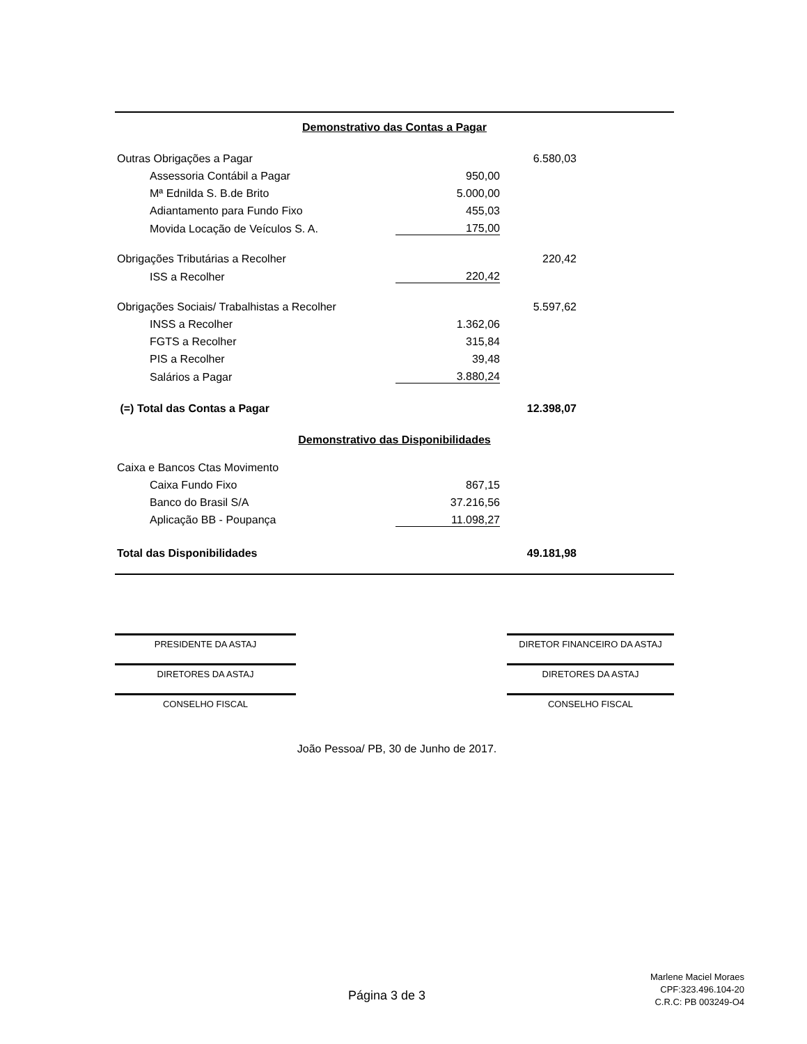| Demonstrativo das Contas a Pagar | | | |
| Outras Obrigações a Pagar | | 6.580,03 | |
| Assessoria Contábil a Pagar | 950,00 | | |
| Mª Ednilda S. B.de Brito | 5.000,00 | | |
| Adiantamento para Fundo Fixo | 455,03 | | |
| Movida Locação de Veículos S. A. | 175,00 | | |
| Obrigações Tributárias a Recolher | | 220,42 | |
| ISS a Recolher | 220,42 | | |
| Obrigações Sociais/ Trabalhistas a Recolher | | 5.597,62 | |
| INSS a Recolher | 1.362,06 | | |
| FGTS a Recolher | 315,84 | | |
| PIS a Recolher | 39,48 | | |
| Salários a Pagar | 3.880,24 | | |
| (=) Total das Contas a Pagar | | 12.398,07 | |
| Demonstrativo das Disponibilidades | | | |
| Caixa e Bancos Ctas Movimento | | | |
| Caixa Fundo Fixo | 867,15 | | |
| Banco do Brasil S/A | 37.216,56 | | |
| Aplicação BB - Poupança | 11.098,27 | | |
| Total das Disponibilidades | | 49.181,98 | |
PRESIDENTE DA ASTAJ DIRETOR FINANCEIRO DA ASTAJ
DIRETORES DA ASTAJ DIRETORES DA ASTAJ
CONSELHO FISCAL CONSELHO FISCAL
João Pessoa/ PB, 30 de Junho de 2017.
Página 3 de 3
Marlene Maciel Moraes
CPF:323.496.104-20
C.R.C: PB 003249-O4